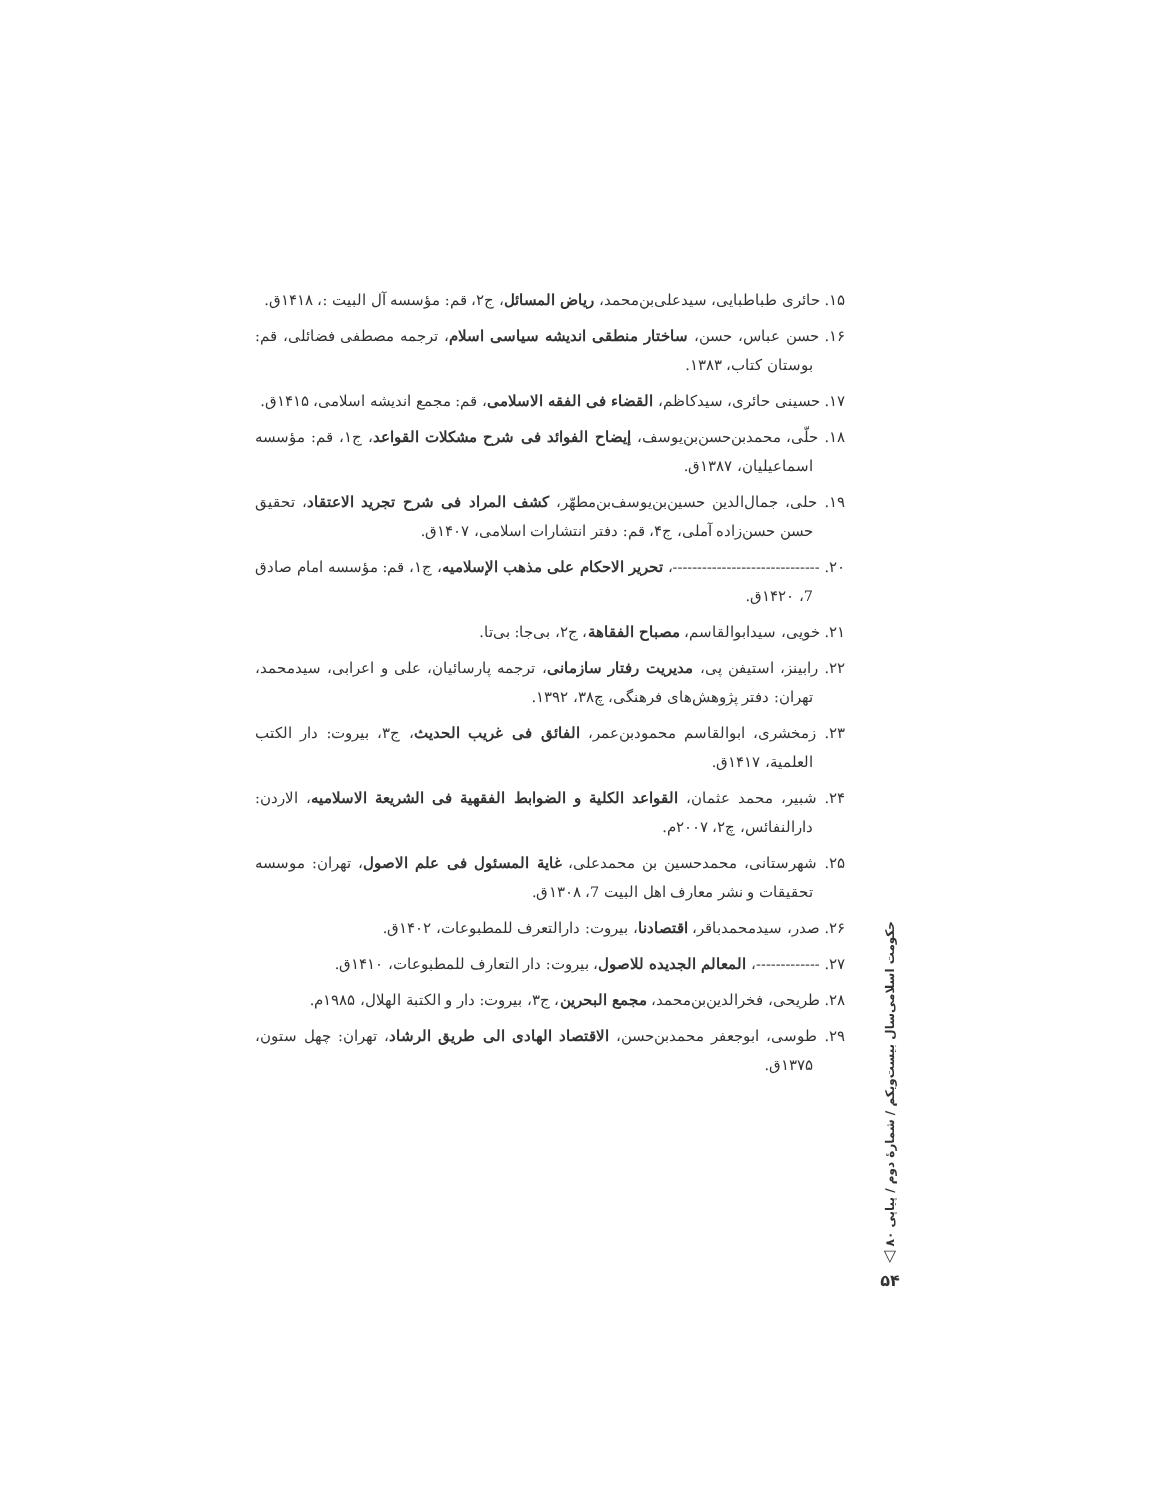۱۵. حائری طباطبایی، سیدعلی‌بن‌محمد، ریاض المسائل، ج۲، قم: مؤسسه آل البیت :، ۱۴۱۸ق.
۱۶. حسن عباس، حسن، ساختار منطقی اندیشه سیاسی اسلام، ترجمه مصطفی فضائلی، قم: بوستان کتاب، ۱۳۸۳.
۱۷. حسینی حائری، سیدکاظم، القضاء فی الفقه الاسلامی، قم: مجمع اندیشه اسلامی، ۱۴۱۵ق.
۱۸. حلّی، محمدبن‌حسن‌بن‌یوسف، إیضاح الفوائد فی شرح مشکلات القواعد، ج۱، قم: مؤسسه اسماعیلیان، ۱۳۸۷ق.
۱۹. حلی، جمال‌الدین حسین‌بن‌یوسف‌بن‌مطهّر، کشف المراد فی شرح تجرید الاعتقاد، تحقیق حسن حسن‌زاده آملی، ج۴، قم: دفتر انتشارات اسلامی، ۱۴۰۷ق.
۲۰. ------------------------------، تحریر الاحکام علی مذهب الإسلامیه، ج۱، قم: مؤسسه امام صادق 7، ۱۴۲۰ق.
۲۱. خویی، سیدابوالقاسم، مصباح الفقاهة، ج۲، بی‌جا: بی‌تا.
۲۲. رابینز، استیفن پی، مدیریت رفتار سازمانی، ترجمه پارسائیان، علی و اعرابی، سیدمحمد، تهران: دفتر پژوهش‌های فرهنگی، چ۳۸، ۱۳۹۲.
۲۳. زمخشری، ابوالقاسم محمودبن‌عمر، الفائق فی غریب الحدیث، ج۳، بیروت: دار الکتب العلمیة، ۱۴۱۷ق.
۲۴. شبیر، محمد عثمان، القواعد الکلیة و الضوابط الفقهیة فی الشریعة الاسلامیه، الاردن: دارالنفائس، چ۲، ۲۰۰۷م.
۲۵. شهرستانی، محمدحسین بن محمدعلی، غایة المسئول فی علم الاصول، تهران: موسسه تحقیقات و نشر معارف اهل البیت 7، ۱۳۰۸ق.
۲۶. صدر، سیدمحمدباقر، اقتصادنا، بیروت: دارالتعرف للمطبوعات، ۱۴۰۲ق.
۲۷. -------------، المعالم الجدیده للاصول، بیروت: دار التعارف للمطبوعات، ۱۴۱۰ق.
۲۸. طریحی، فخرالدین‌بن‌محمد، مجمع البحرین، ج۳، بیروت: دار و الکتبة الهلال، ۱۹۸۵م.
۲۹. طوسی، ابوجعفر محمدبن‌حسن، الاقتصاد الهادی الی طریق الرشاد، تهران: چهل ستون، ۱۳۷۵ق.
حکومت اسلامی
سال بیست‌ویکم / شمارهٔ دوم / پیاپی ۸۰
▽
۵۴